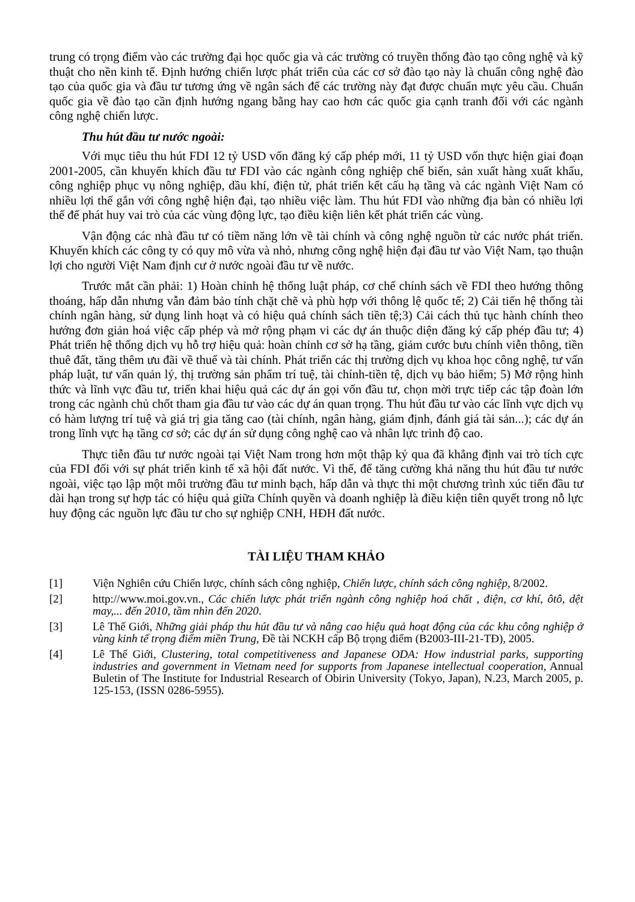trung có trọng điểm vào các trường đại học quốc gia và các trường có truyền thống đào tạo công nghệ và kỹ thuật cho nền kinh tế. Định hướng chiến lược phát triển của các cơ sở đào tạo này là chuẩn công nghệ đào tạo của quốc gia và đầu tư tương ứng về ngân sách để các trường này đạt được chuẩn mực yêu cầu. Chuẩn quốc gia về đào tạo cần định hướng ngang bằng hay cao hơn các quốc gia cạnh tranh đối với các ngành công nghệ chiến lược.
Thu hút đầu tư nước ngoài:
Với mục tiêu thu hút FDI 12 tỷ USD vốn đăng ký cấp phép mới, 11 tỷ USD vốn thực hiện giai đoạn 2001-2005, cần khuyến khích đầu tư FDI vào các ngành công nghiệp chế biến, sản xuất hàng xuất khẩu, công nghiệp phục vụ nông nghiệp, dầu khí, điện tử, phát triển kết cấu hạ tầng và các ngành Việt Nam có nhiều lợi thế gắn với công nghệ hiện đại, tạo nhiều việc làm. Thu hút FDI vào những địa bàn có nhiều lợi thế để phát huy vai trò của các vùng động lực, tạo điều kiện liên kết phát triển các vùng.
Vận động các nhà đầu tư có tiềm năng lớn về tài chính và công nghệ nguồn từ các nước phát triển. Khuyến khích các công ty có quy mô vừa và nhỏ, nhưng công nghệ hiện đại đầu tư vào Việt Nam, tạo thuận lợi cho người Việt Nam định cư ở nước ngoài đầu tư về nước.
Trước mắt cần phải: 1) Hoàn chỉnh hệ thống luật pháp, cơ chế chính sách về FDI theo hướng thông thoáng, hấp dẫn nhưng vẫn đảm bảo tính chặt chẽ và phù hợp với thông lệ quốc tế; 2) Cải tiến hệ thống tài chính ngân hàng, sử dụng linh hoạt và có hiệu quả chính sách tiền tệ;3) Cải cách thủ tục hành chính theo hướng đơn giản hoá việc cấp phép và mở rộng phạm vi các dự án thuộc diện đăng ký cấp phép đầu tư; 4) Phát triển hệ thống dịch vụ hỗ trợ hiệu quả: hoàn chỉnh cơ sở hạ tầng, giảm cước bưu chính viễn thông, tiền thuê đất, tăng thêm ưu đãi về thuế và tài chính. Phát triển các thị trường dịch vụ khoa học công nghệ, tư vấn pháp luật, tư vấn quản lý, thị trường sản phẩm trí tuệ, tài chính-tiền tệ, dịch vụ bảo hiểm; 5) Mở rộng hình thức và lĩnh vực đầu tư, triển khai hiệu quả các dự án gọi vốn đầu tư, chọn mời trực tiếp các tập đoàn lớn trong các ngành chủ chốt tham gia đầu tư vào các dự án quan trọng. Thu hút đầu tư vào các lĩnh vực dịch vụ có hàm lượng trí tuệ và giá trị gia tăng cao (tài chính, ngân hàng, giám định, đánh giá tài sản...); các dự án trong lĩnh vực hạ tầng cơ sở; các dự án sử dụng công nghệ cao và nhân lực trình độ cao.
Thực tiễn đầu tư nước ngoài tại Việt Nam trong hơn một thập kỷ qua đã khẳng định vai trò tích cực của FDI đối với sự phát triển kinh tế xã hội đất nước. Vì thế, để tăng cường khả năng thu hút đầu tư nước ngoài, việc tạo lập một môi trường đầu tư minh bạch, hấp dẫn và thực thi một chương trình xúc tiến đầu tư dài hạn trong sự hợp tác có hiệu quả giữa Chính quyền và doanh nghiệp là điều kiện tiên quyết trong nỗ lực huy động các nguồn lực đầu tư cho sự nghiệp CNH, HĐH đất nước.
TÀI LIỆU THAM KHẢO
[1] Viện Nghiên cứu Chiến lược, chính sách công nghiệp, Chiến lược, chính sách công nghiệp, 8/2002.
[2] http://www.moi.gov.vn., Các chiến lược phát triển ngành công nghiệp hoá chất , điện, cơ khí, ôtô, dệt may,... đến 2010, tầm nhìn đến 2020.
[3] Lê Thế Giới, Những giải pháp thu hút đầu tư và nâng cao hiệu quả hoạt động của các khu công nghiệp ở vùng kinh tế trọng điểm miền Trung, Đề tài NCKH cấp Bộ trọng điểm (B2003-III-21-TĐ), 2005.
[4] Lê Thế Giới, Clustering, total competitiveness and Japanese ODA: How industrial parks, supporting industries and government in Vietnam need for supports from Japanese intellectual cooperation, Annual Buletin of The Institute for Industrial Research of Obirin University (Tokyo, Japan), N.23, March 2005, p. 125-153, (ISSN 0286-5955).